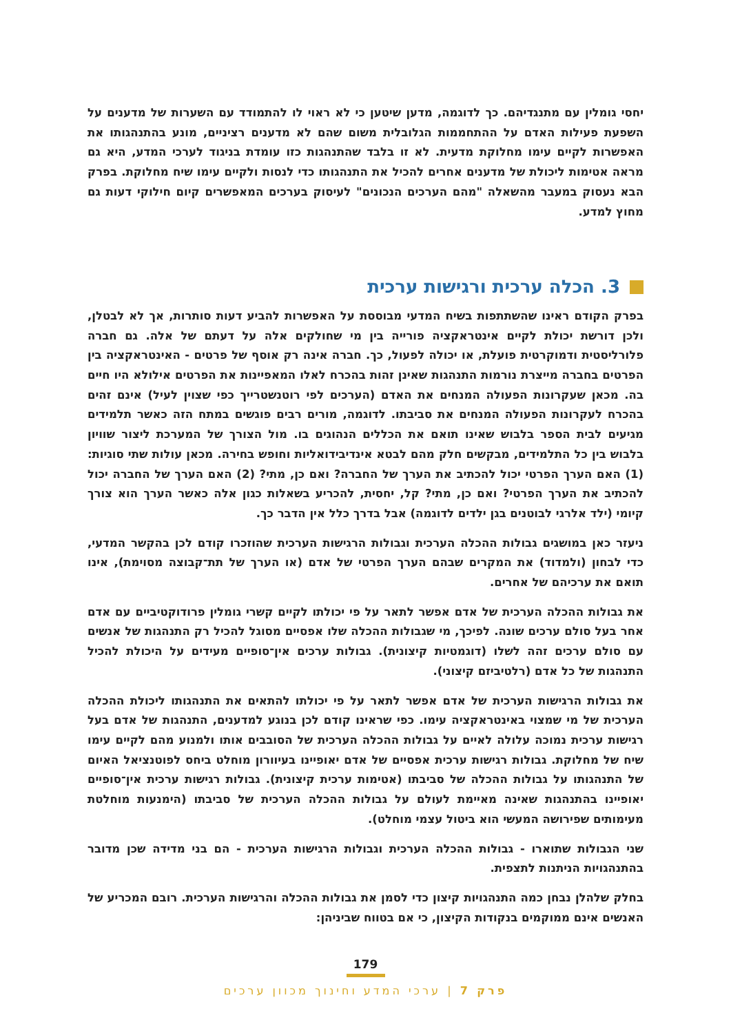יחסי גומלין עם מתנגדיהם. כך לדוגמה, מדען שיטען כי לא ראוי לו להתמודד עם השערות של מדענים על השפעת פעילות האדם על ההתחממות הגלובלית משום שהם לא מדענים רציניים, מונע בהתנהגותו את האפשרות לקיים עימו מחלוקת מדעית. לא זו בלבד שהתנהגות כזו עומדת בניגוד לערכי המדע, היא גם מראה אטימות ליכולת של מדענים אחרים להכיל את התנהגותו כדי לנסות ולקיים עימו שיח מחלוקת. בפרק הבא נעסוק במעבר מהשאלה "מהם הערכים הנכונים" לעיסוק בערכים המאפשרים קיום חילוקי דעות גם מחוץ למדע.
3. הכלה ערכית ורגישות ערכית
בפרק הקודם ראינו שהשתתפות בשיח המדעי מבוססת על האפשרות להביע דעות סותרות, אך לא לבטלן, ולכן דורשת יכולת לקיים אינטראקציה פורייה בין מי שחולקים אלה על דעתם של אלה. גם חברה פלורליסטית ודמוקרטית פועלת, או יכולה לפעול, כך. חברה אינה רק אוסף של פרטים - האינטראקציה בין הפרטים בחברה מייצרת נורמות התנהגות שאינן זהות בהכרח לאלו המאפיינות את הפרטים אילולא היו חיים בה. מכאן שעקרונות הפעולה המנחים את האדם (הערכים לפי רוטנשטרייך כפי שצוין לעיל) אינם זהים בהכרח לעקרונות הפעולה המנחים את סביבתו. לדוגמה, מורים רבים פוגשים במתח הזה כאשר תלמידים מגיעים לבית הספר בלבוש שאינו תואם את הכללים הנהוגים בו. מול הצורך של המערכת ליצור שוויון בלבוש בין כל התלמידים, מבקשים חלק מהם לבטא אינדיבידואליות וחופש בחירה. מכאן עולות שתי סוגיות: (1) האם הערך הפרטי יכול להכתיב את הערך של החברה? ואם כן, מתי? (2) האם הערך של החברה יכול להכתיב את הערך הפרטי? ואם כן, מתי? קל, יחסית, להכריע בשאלות כגון אלה כאשר הערך הוא צורך קיומי (ילד אלרגי לבוטנים בגן ילדים לדוגמה) אבל בדרך כלל אין הדבר כך.
ניעזר כאן במושגים גבולות ההכלה הערכית וגבולות הרגישות הערכית שהוזכרו קודם לכן בהקשר המדעי, כדי לבחון (ולמדוד) את המקרים שבהם הערך הפרטי של אדם (או הערך של תת־קבוצה מסוימת), אינו תואם את ערכיהם של אחרים.
את גבולות ההכלה הערכית של אדם אפשר לתאר על פי יכולתו לקיים קשרי גומלין פרודוקטיביים עם אדם אחר בעל סולם ערכים שונה. לפיכך, מי שגבולות ההכלה שלו אפסיים מסוגל להכיל רק התנהגות של אנשים עם סולם ערכים זהה לשלו (דוגמטיות קיצונית). גבולות ערכים אין־סופיים מעידים על היכולת להכיל התנהגות של כל אדם (רלטיביזם קיצוני).
את גבולות הרגישות הערכית של אדם אפשר לתאר על פי יכולתו להתאים את התנהגותו ליכולת ההכלה הערכית של מי שמצוי באינטראקציה עימו. כפי שראינו קודם לכן בנוגע למדענים, התנהגות של אדם בעל רגישות ערכית נמוכה עלולה לאיים על גבולות ההכלה הערכית של הסובבים אותו ולמנוע מהם לקיים עימו שיח של מחלוקת. גבולות רגישות ערכית אפסיים של אדם יאופיינו בעיוורון מוחלט ביחס לפוטנציאל האיום של התנהגותו על גבולות ההכלה של סביבתו (אטימות ערכית קיצונית). גבולות רגישות ערכית אין־סופיים יאופיינו בהתנהגות שאינה מאיימת לעולם על גבולות ההכלה הערכית של סביבתו (הימנעות מוחלטת מעימותים שפירושה המעשי הוא ביטול עצמי מוחלט).
שני הגבולות שתוארו - גבולות ההכלה הערכית וגבולות הרגישות הערכית - הם בני מדידה שכן מדובר בהתנהגויות הניתנות לתצפית.
בחלק שלהלן נבחן כמה התנהגויות קיצון כדי לסמן את גבולות ההכלה והרגישות הערכית. רובם המכריע של האנשים אינם ממוקמים בנקודות הקיצון, כי אם בטווח שביניהן:
179
פרק 7 | ערכי המדע וחינוך מכוון ערכים